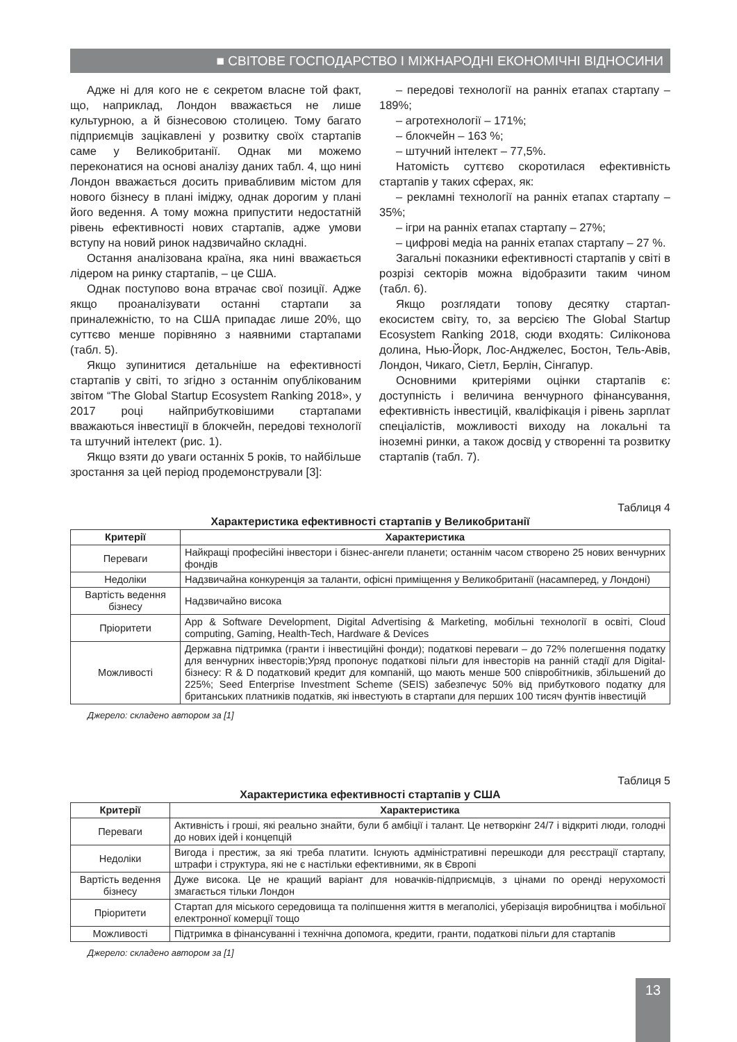■ СВІТОВЕ ГОСПОДАРСТВО І МІЖНАРОДНІ ЕКОНОМІЧНІ ВІДНОСИНИ
Адже ні для кого не є секретом власне той факт, що, наприклад, Лондон вважається не лише культурною, а й бізнесовою столицею. Тому багато підприємців зацікавлені у розвитку своїх стартапів саме у Великобританії. Однак ми можемо переконатися на основі аналізу даних табл. 4, що нині Лондон вважається досить привабливим містом для нового бізнесу в плані іміджу, однак дорогим у плані його ведення. А тому можна припустити недостатній рівень ефективності нових стартапів, адже умови вступу на новий ринок надзвичайно складні.
Остання аналізована країна, яка нині вважається лідером на ринку стартапів, – це США.
Однак поступово вона втрачає свої позиції. Адже якщо проаналізувати останні стартапи за приналежністю, то на США припадає лише 20%, що суттєво менше порівняно з наявними стартапами (табл. 5).
Якщо зупинитися детальніше на ефективності стартапів у світі, то згідно з останнім опублікованим звітом “The Global Startup Ecosystem Ranking 2018», у 2017 році найприбутковішими стартапами вважаються інвестиції в блокчейн, передові технології та штучний інтелект (рис. 1).
Якщо взяти до уваги останніх 5 років, то найбільше зростання за цей період продемонстрували [3]:
– передові технології на ранніх етапах стартапу – 189%;
– агротехнології – 171%;
– блокчейн – 163 %;
– штучний інтелект – 77,5%.
Натомість суттєво скоротилася ефективність стартапів у таких сферах, як:
– рекламні технології на ранніх етапах стартапу – 35%;
– ігри на ранніх етапах стартапу – 27%;
– цифрові медіа на ранніх етапах стартапу – 27 %.
Загальні показники ефективності стартапів у світі в розрізі секторів можна відобразити таким чином (табл. 6).
Якщо розглядати топову десятку стартап-екосистем світу, то, за версією The Global Startup Ecosystem Ranking 2018, сюди входять: Силіконова долина, Нью-Йорк, Лос-Анджелес, Бостон, Тель-Авів, Лондон, Чикаго, Сіетл, Берлін, Сінгапур.
Основними критеріями оцінки стартапів є: доступність і величина венчурного фінансування, ефективність інвестицій, кваліфікація і рівень зарплат спеціалістів, можливості виходу на локальні та іноземні ринки, а також досвід у створенні та розвитку стартапів (табл. 7).
Таблиця 4
Характеристика ефективності стартапів у Великобританії
| Критерії | Характеристика |
| --- | --- |
| Переваги | Найкращі професійні інвестори і бізнес-ангели планети; останнім часом створено 25 нових венчурних фондів |
| Недоліки | Надзвичайна конкуренція за таланти, офісні приміщення у Великобританії (насамперед, у Лондоні) |
| Вартість ведення бізнесу | Надзвичайно висока |
| Пріоритети | App & Software Development, Digital Advertising & Marketing, мобільні технології в освіті, Cloud computing, Gaming, Health-Tech, Hardware & Devices |
| Можливості | Державна підтримка (гранти і інвестиційні фонди); податкові переваги – до 72% полегшення податку для венчурних інвесторів;Уряд пропонує податкові пільги для інвесторів на ранній стадії для Digital-бізнесу: R & D податковий кредит для компаній, що мають менше 500 співробітників, збільшений до 225%; Seed Enterprise Investment Scheme (SEIS) забезпечує 50% від прибуткового податку для британських платників податків, які інвестують в стартапи для перших 100 тисяч фунтів інвестицій |
Джерело: складено автором за [1]
Таблиця 5
Характеристика ефективності стартапів у США
| Критерії | Характеристика |
| --- | --- |
| Переваги | Активність і гроші, які реально знайти, були б амбіції і талант. Це нетворкінг 24/7 і відкриті люди, голодні до нових ідей і концепцій |
| Недоліки | Вигода і престиж, за які треба платити. Існують адміністративні перешкоди для реєстрації стартапу, штрафи і структура, які не є настільки ефективними, як в Європі |
| Вартість ведення бізнесу | Дуже висока. Це не кращий варіант для новачків-підприємців, з цінами по оренді нерухомості змагається тільки Лондон |
| Пріоритети | Стартап для міського середовища та поліпшення життя в мегаполісі, уберізація виробництва і мобільної електронної комерції тощо |
| Можливості | Підтримка в фінансуванні і технічна допомога, кредити, гранти, податкові пільги для стартапів |
Джерело: складено автором за [1]
13